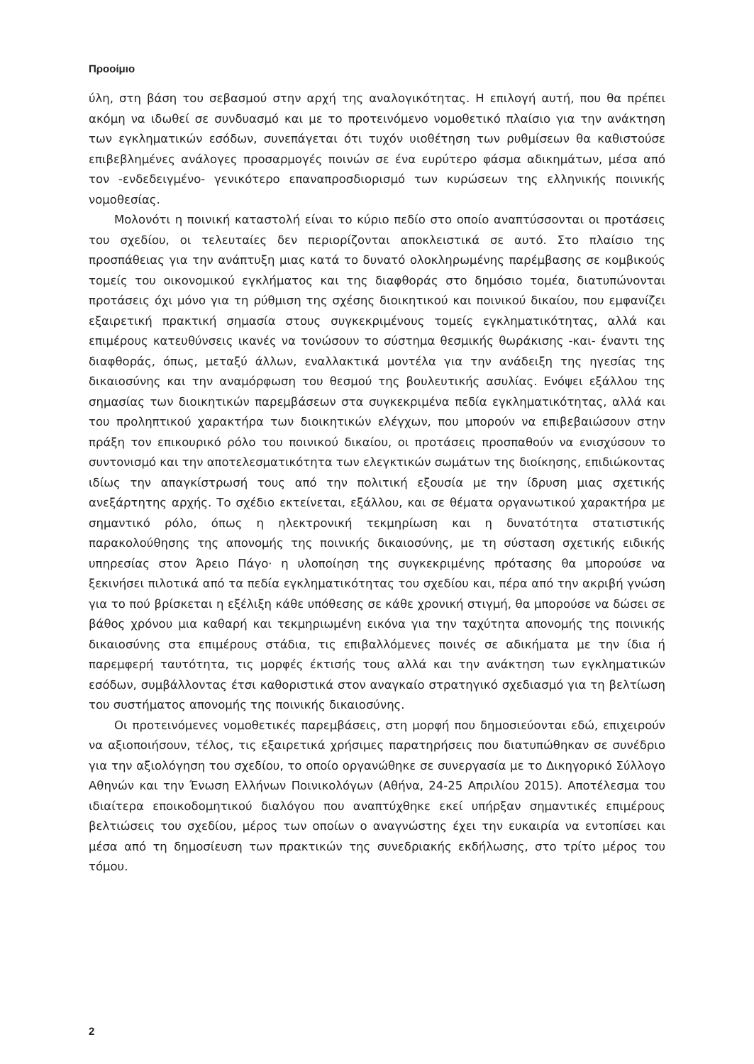Προοίμιο
ύλη, στη βάση του σεβασμού στην αρχή της αναλογικότητας. Η επιλογή αυτή, που θα πρέπει ακόμη να ιδωθεί σε συνδυασμό και με το προτεινόμενο νομοθετικό πλαίσιο για την ανάκτηση των εγκληματικών εσόδων, συνεπάγεται ότι τυχόν υιοθέτηση των ρυθμίσεων θα καθιστούσε επιβεβλημένες ανάλογες προσαρμογές ποινών σε ένα ευρύτερο φάσμα αδικημάτων, μέσα από τον -ενδεδειγμένο- γενικότερο επαναπροσδιορισμό των κυρώσεων της ελληνικής ποινικής νομοθεσίας.
Μολονότι η ποινική καταστολή είναι το κύριο πεδίο στο οποίο αναπτύσσονται οι προτάσεις του σχεδίου, οι τελευταίες δεν περιορίζονται αποκλειστικά σε αυτό. Στο πλαίσιο της προσπάθειας για την ανάπτυξη μιας κατά το δυνατό ολοκληρωμένης παρέμβασης σε κομβικούς τομείς του οικονομικού εγκλήματος και της διαφθοράς στο δημόσιο τομέα, διατυπώνονται προτάσεις όχι μόνο για τη ρύθμιση της σχέσης διοικητικού και ποινικού δικαίου, που εμφανίζει εξαιρετική πρακτική σημασία στους συγκεκριμένους τομείς εγκληματικότητας, αλλά και επιμέρους κατευθύνσεις ικανές να τονώσουν το σύστημα θεσμικής θωράκισης -και- έναντι της διαφθοράς, όπως, μεταξύ άλλων, εναλλακτικά μοντέλα για την ανάδειξη της ηγεσίας της δικαιοσύνης και την αναμόρφωση του θεσμού της βουλευτικής ασυλίας. Ενόψει εξάλλου της σημασίας των διοικητικών παρεμβάσεων στα συγκεκριμένα πεδία εγκληματικότητας, αλλά και του προληπτικού χαρακτήρα των διοικητικών ελέγχων, που μπορούν να επιβεβαιώσουν στην πράξη τον επικουρικό ρόλο του ποινικού δικαίου, οι προτάσεις προσπαθούν να ενισχύσουν το συντονισμό και την αποτελεσματικότητα των ελεγκτικών σωμάτων της διοίκησης, επιδιώκοντας ιδίως την απαγκίστρωσή τους από την πολιτική εξουσία με την ίδρυση μιας σχετικής ανεξάρτητης αρχής. Το σχέδιο εκτείνεται, εξάλλου, και σε θέματα οργανωτικού χαρακτήρα με σημαντικό ρόλο, όπως η ηλεκτρονική τεκμηρίωση και η δυνατότητα στατιστικής παρακολούθησης της απονομής της ποινικής δικαιοσύνης, με τη σύσταση σχετικής ειδικής υπηρεσίας στον Άρειο Πάγο· η υλοποίηση της συγκεκριμένης πρότασης θα μπορούσε να ξεκινήσει πιλοτικά από τα πεδία εγκληματικότητας του σχεδίου και, πέρα από την ακριβή γνώση για το πού βρίσκεται η εξέλιξη κάθε υπόθεσης σε κάθε χρονική στιγμή, θα μπορούσε να δώσει σε βάθος χρόνου μια καθαρή και τεκμηριωμένη εικόνα για την ταχύτητα απονομής της ποινικής δικαιοσύνης στα επιμέρους στάδια, τις επιβαλλόμενες ποινές σε αδικήματα με την ίδια ή παρεμφερή ταυτότητα, τις μορφές έκτισής τους αλλά και την ανάκτηση των εγκληματικών εσόδων, συμβάλλοντας έτσι καθοριστικά στον αναγκαίο στρατηγικό σχεδιασμό για τη βελτίωση του συστήματος απονομής της ποινικής δικαιοσύνης.
Οι προτεινόμενες νομοθετικές παρεμβάσεις, στη μορφή που δημοσιεύονται εδώ, επιχειρούν να αξιοποιήσουν, τέλος, τις εξαιρετικά χρήσιμες παρατηρήσεις που διατυπώθηκαν σε συνέδριο για την αξιολόγηση του σχεδίου, το οποίο οργανώθηκε σε συνεργασία με το Δικηγορικό Σύλλογο Αθηνών και την Ένωση Ελλήνων Ποινικολόγων (Αθήνα, 24-25 Απριλίου 2015). Αποτέλεσμα του ιδιαίτερα εποικοδομητικού διαλόγου που αναπτύχθηκε εκεί υπήρξαν σημαντικές επιμέρους βελτιώσεις του σχεδίου, μέρος των οποίων ο αναγνώστης έχει την ευκαιρία να εντοπίσει και μέσα από τη δημοσίευση των πρακτικών της συνεδριακής εκδήλωσης, στο τρίτο μέρος του τόμου.
2